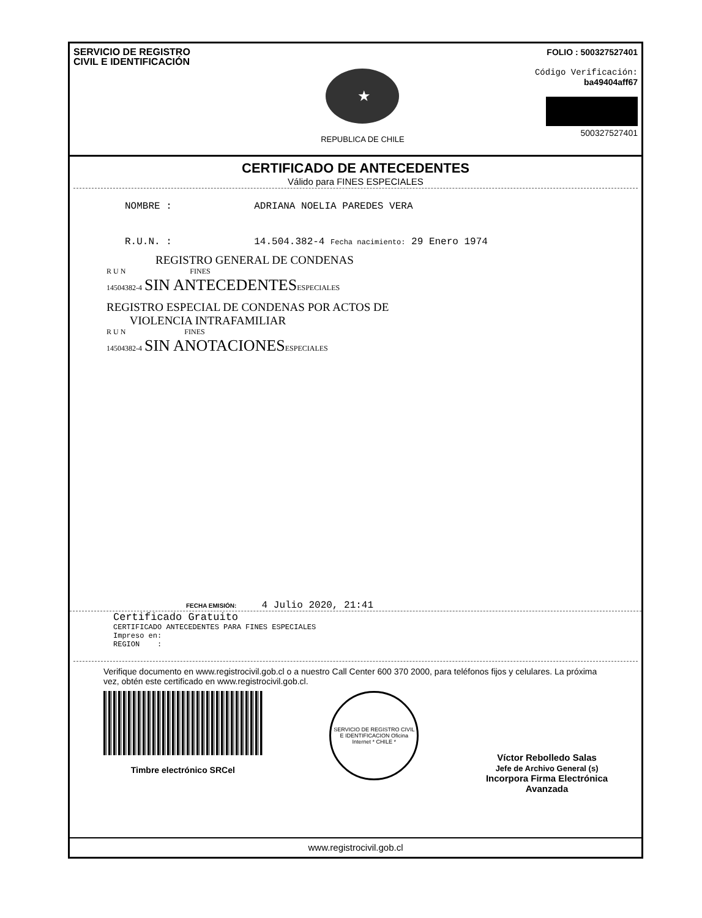SERVICIO DE REGISTRO
CIVIL E IDENTIFICACIÓN
★
REPUBLICA DE CHILE
FOLIO : 500327527401
Código Verificación:
ba49404aff67
500327527401
CERTIFICADO DE ANTECEDENTES
Válido para FINES ESPECIALES
NOMBRE : ADRIANA NOELIA PAREDES VERA
R.U.N. : 14.504.382-4 Fecha nacimiento: 29 Enero 1974
REGISTRO GENERAL DE CONDENAS
R U N FINES
14504382-4 SIN ANTECEDENTES ESPECIALES
REGISTRO ESPECIAL DE CONDENAS POR ACTOS DE
VIOLENCIA INTRAFAMILIAR
R U N FINES
14504382-4 SIN ANOTACIONES ESPECIALES
FECHA EMISIÓN: 4 Julio 2020, 21:41
Certificado Gratuito
CERTIFICADO ANTECEDENTES PARA FINES ESPECIALES
Impreso en:
REGION :
Verifique documento en www.registrocivil.gob.cl o a nuestro Call Center 600 370 2000, para teléfonos fijos y celulares. La próxima vez, obtén este certificado en www.registrocivil.gob.cl.
Timbre electrónico SRCel
SERVICIO DE REGISTRO CIVIL E IDENTIFICACION Oficina Internet * CHILE *
Víctor Rebolledo Salas
Jefe de Archivo General (s)
Incorpora Firma Electrónica
Avanzada
www.registrocivil.gob.cl